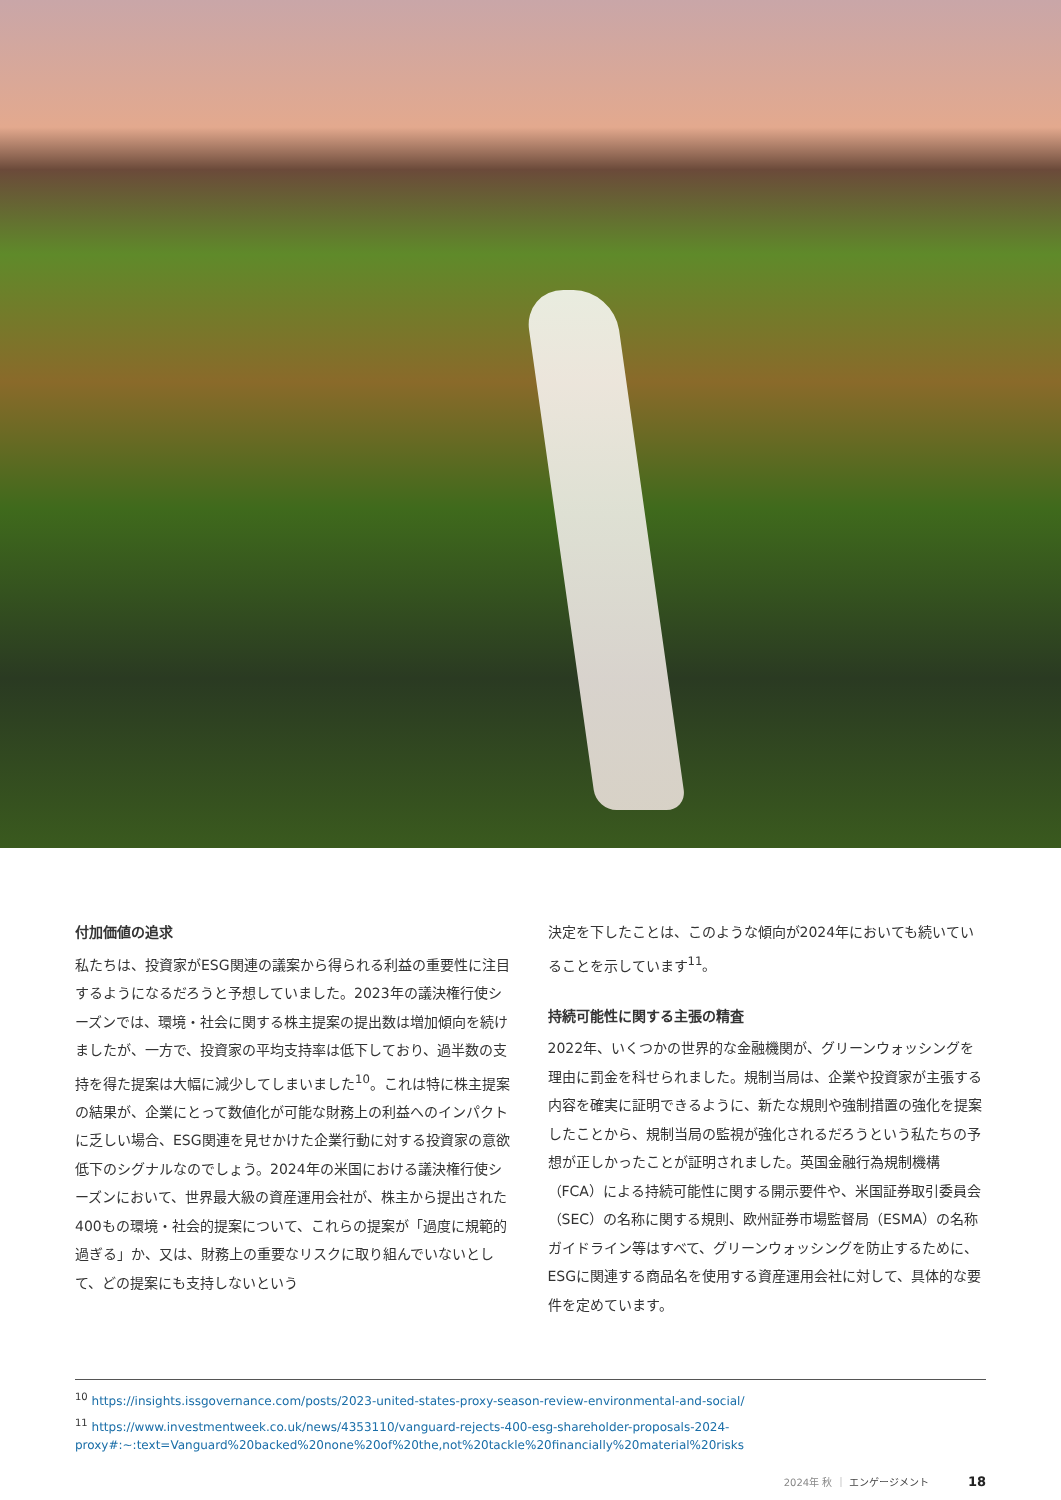付加価値の追求
私たちは、投資家がESG関連の議案から得られる利益の重要性に注目するようになるだろうと予想していました。2023年の議決権行使シーズンでは、環境・社会に関する株主提案の提出数は増加傾向を続けましたが、一方で、投資家の平均支持率は低下しており、過半数の支持を得た提案は大幅に減少してしまいました<sup>10</sup>。これは特に株主提案の結果が、企業にとって数値化が可能な財務上の利益へのインパクトに乏しい場合、ESG関連を見せかけた企業行動に対する投資家の意欲低下のシグナルなのでしょう。2024年の米国における議決権行使シーズンにおいて、世界最大級の資産運用会社が、株主から提出された400もの環境・社会的提案について、これらの提案が「過度に規範的過ぎる」か、又は、財務上の重要なリスクに取り組んでいないとして、どの提案にも支持しないという
決定を下したことは、このような傾向が2024年においても続いていることを示しています<sup>11</sup>。
持続可能性に関する主張の精査
2022年、いくつかの世界的な金融機関が、グリーンウォッシングを理由に罰金を科せられました。規制当局は、企業や投資家が主張する内容を確実に証明できるように、新たな規則や強制措置の強化を提案したことから、規制当局の監視が強化されるだろうという私たちの予想が正しかったことが証明されました。英国金融行為規制機構（FCA）による持続可能性に関する開示要件や、米国証券取引委員会（SEC）の名称に関する規則、欧州証券市場監督局（ESMA）の名称ガイドライン等はすべて、グリーンウォッシングを防止するために、ESGに関連する商品名を使用する資産運用会社に対して、具体的な要件を定めています。
<sup>10</sup> https://insights.issgovernance.com/posts/2023-united-states-proxy-season-review-environmental-and-social/
<sup>11</sup> https://www.investmentweek.co.uk/news/4353110/vanguard-rejects-400-esg-shareholder-proposals-2024-proxy#:~:text=Vanguard%20backed%20none%20of%20the,not%20tackle%20financially%20material%20risks
2024年 秋 ｜ エンゲージメント 18